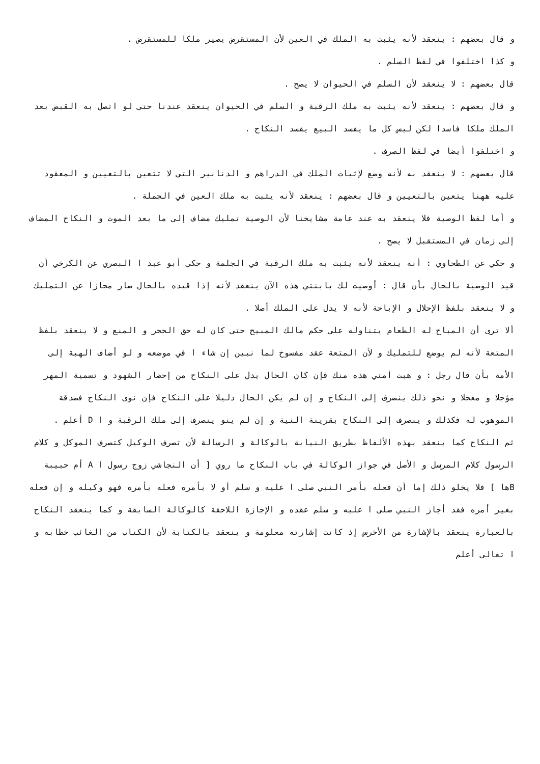و قال بعضهم : ينعقد لأنه يثبت به الملك في العين لأن المستقرض يصير ملكا للمستقرض .
و كذا اختلفوا في لفظ السلم .
قال بعضهم : لا ينعقد لأن السلم في الحيوان لا يصح .
و قال بعضهم : ينعقد لأنه يثبت به ملك الرقبة و السلم في الحيوان ينعقد عندنا حتى لو اتصل به القبض بعد الملك ملكا فاسدا لكن ليس كل ما يفسد البيع يفسد النكاح .
و اختلفوا أيضا في لفظ الصرف .
قال بعضهم : لا ينعقد به لأنه وضع لإثبات الملك في الدراهم و الدنانير التي لا تتعين بالتعيين و المعقود عليه ههنا يتعين بالتعيين و قال بعضهم : ينعقد لأنه يثبت به ملك العين في الجملة .
و أما لفظ الوصية فلا ينعقد به عند عامة مشايخنا لأن الوصية تمليك مضاف إلى ما بعد الموت و النكاح المضاف إلى زمان في المستقبل لا يصح .
و حكي عن الطحاوي : أنه ينعقد لأنه يثبت به ملك الرقبة في الجلمة و حكى أبو عبد ا البصري عن الكرخي أن قيد الوصية بالحال بأن قال : أوصيت لك بابنتي هذه الآن ينعقد لأنه إذا قيده بالحال صار مجازا عن التمليك و لا ينعقد بلفظ الإحلال و الإباحة لأنه لا يدل على الملك أصلا .
ألا ترى أن المباح له الطعام يتناوله على حكم مالك المبيح حتى كان له حق الحجر و المنع و لا ينعقد بلفظ المتعة لأنه لم يوضع للتمليك و لأن المتعة عقد مفسوخ لما نبين إن شاء ا في موضعه و لو أضاف الهبة إلى الأمة بأن قال رجل : و هبت أمتي هذه منك فإن كان الحال يدل على النكاح من إحضار الشهود و تسمية المهر مؤجلا و معجلا و نحو ذلك ينصرف إلى النكاح و إن لم يكن الحال دليلا على النكاح فإن نوى النكاح فصدقة الموهوب له فكذلك و ينصرف إلى النكاح بقرينة النية و إن لم ينو ينصرف إلى ملك الرقبة و ا D أعلم .
ثم النكاح كما ينعقد بهذه الألفاظ بطريق النيابة بالوكالة و الرسالة لأن تصرف الوكيل كتصرف الموكل و كلام الرسول كلام المرسل و الأصل في جواز الوكالة في باب النكاح ما روي [ أن النجاشي زوج رسول ا A أم حبيبة Bها ] فلا يخلو ذلك إما أن فعله بأمر النبي صلى ا عليه و سلم أو لا بأمره فعله بأمره فهو وكيله و إن فعله بغير أمره فقد أجاز النبي صلى ا عليه و سلم عقده و الإجازة اللاحقة كالوكالة السابقة و كما ينعقد النكاح بالعبارة ينعقد بالإشارة من الأخرس إذ كانت إشارته معلومة و ينعقد بالكتابة لأن الكتاب من الغائب خطابه و ا تعالى أعلم